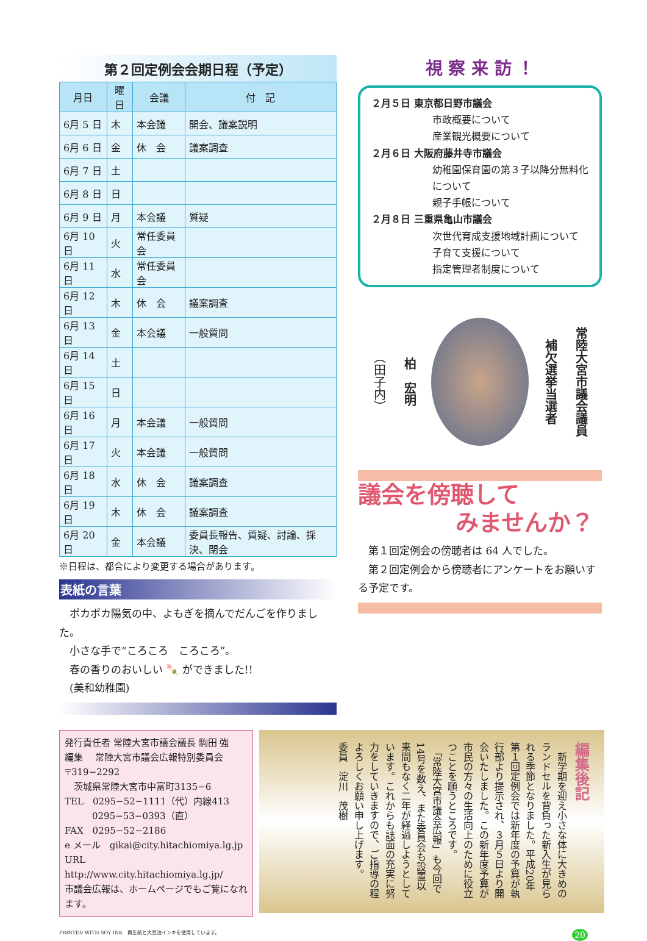第２回定例会会期日程（予定）
| 月日 | 曜日 | 会議 | 付 記 |
| --- | --- | --- | --- |
| 6月 5 日 | 木 | 本会議 | 開会、議案説明 |
| 6月 6 日 | 金 | 休 会 | 議案調査 |
| 6月 7 日 | 土 | | |
| 6月 8 日 | 日 | | |
| 6月 9 日 | 月 | 本会議 | 質疑 |
| 6月 10 日 | 火 | 常任委員会 | |
| 6月 11 日 | 水 | 常任委員会 | |
| 6月 12 日 | 木 | 休 会 | 議案調査 |
| 6月 13 日 | 金 | 本会議 | 一般質問 |
| 6月 14 日 | 土 | | |
| 6月 15 日 | 日 | | |
| 6月 16 日 | 月 | 本会議 | 一般質問 |
| 6月 17 日 | 火 | 本会議 | 一般質問 |
| 6月 18 日 | 水 | 休 会 | 議案調査 |
| 6月 19 日 | 木 | 休 会 | 議案調査 |
| 6月 20 日 | 金 | 本会議 | 委員長報告、質疑、討論、採決、閉会 |
※日程は、都合により変更する場合があります。
表紙の言葉
　ポカポカ陽気の中、よもぎを摘んでだんごを作りました。
　小さな手で“ころころ　ころころ”。
　春の香りのおいしい 🍡 ができました!!
　(美和幼稚園)
視 察 来 訪 ！
２月５日 東京都日野市議会
市政概要について
産業観光概要について
２月６日 大阪府藤井寺市議会
幼稚園保育園の第３子以降分無料化について
親子手帳について
２月８日 三重県亀山市議会
次世代育成支援地域計画について
子育て支援について
指定管理者制度について
常陸大宮市議会議員
補欠選挙当選者
柏　宏明
（田子内）
議会を傍聴して
みませんか？
　第１回定例会の傍聴者は 64 人でした。
　第２回定例会から傍聴者にアンケートをお願いする予定です。
発行責任者 常陸大宮市議会議長 駒田 強
編集　 常陸大宮市議会広報特別委員会
〒319−2292
　茨城県常陸大宮市中富町3135−6
TEL　0295−52−1111（代）内線413
　　　0295−53−0393（直）
FAX　0295−52−2186
e メール　gikai@city.hitachiomiya.lg.jp
URL　http://www.city.hitachiomiya.lg.jp/
市議会広報は、ホームページでもご覧になれます。
編集後記
　新学期を迎え小さな体に大きめのランドセルを背負った新入生が見られる季節となりました。平成20年第１回定例会では新年度の予算が執行部より提示され、３月５日より開会いたしました。この新年度予算が市民の方々の生活向上のために役立つことを願うところです。
　「常陸大宮市議会広報」も今回で14号を数え、また委員会も設置以来間もなく二年が経過しようとしています。これからも誌面の充実に努力をしていきますので、ご指導の程よろしくお願い申し上げます。
委員　淀川　茂樹
PRINTED WITH SOY INK　再生紙と大豆油インキを使用しています。 20